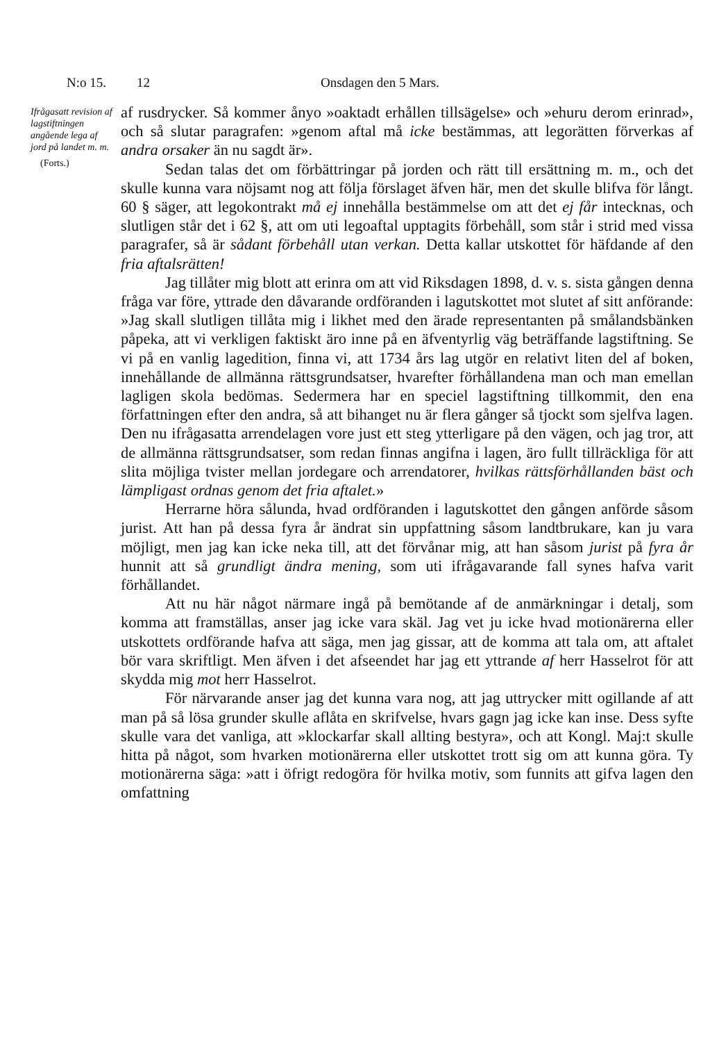N:o 15. 12 Onsdagen den 5 Mars.
Ifrågasatt revision af lagstiftningen angående lega af jord på landet m. m.
(Forts.)
af rusdrycker. Så kommer ånyo »oaktadt erhållen tillsägelse» och »ehuru derom erinrad», och så slutar paragrafen: »genom aftal må icke bestämmas, att legorätten förverkas af andra orsaker än nu sagdt är».
Sedan talas det om förbättringar på jorden och rätt till ersättning m. m., och det skulle kunna vara nöjsamt nog att följa förslaget äfven här, men det skulle blifva för långt. 60 § säger, att legokontrakt må ej innehålla bestämmelse om att det ej får intecknas, och slutligen står det i 62 §, att om uti legoaftal upptagits förbehåll, som står i strid med vissa paragrafer, så är sådant förbehåll utan verkan. Detta kallar utskottet för häfdande af den fria aftalsrätten!
Jag tillåter mig blott att erinra om att vid Riksdagen 1898, d. v. s. sista gången denna fråga var före, yttrade den dåvarande ordföranden i lagutskottet mot slutet af sitt anförande: »Jag skall slutligen tillåta mig i likhet med den ärade representanten på smålandsbänken påpeka, att vi verkligen faktiskt äro inne på en äfventyrlig väg beträffande lagstiftning. Se vi på en vanlig lagedition, finna vi, att 1734 års lag utgör en relativt liten del af boken, innehållande de allmänna rättsgrundsatser, hvarefter förhållandena man och man emellan lagligen skola bedömas. Sedermera har en speciel lagstiftning tillkommit, den ena författningen efter den andra, så att bihanget nu är flera gånger så tjockt som sjelfva lagen. Den nu ifrågasatta arrendelagen vore just ett steg ytterligare på den vägen, och jag tror, att de allmänna rättsgrundsatser, som redan finnas angifna i lagen, äro fullt tillräckliga för att slita möjliga tvister mellan jordegare och arrendatorer, hvilkas rättsförhållanden bäst och lämpligast ordnas genom det fria aftalet.»
Herrarne höra sålunda, hvad ordföranden i lagutskottet den gången anförde såsom jurist. Att han på dessa fyra år ändrat sin uppfattning såsom landtbrukare, kan ju vara möjligt, men jag kan icke neka till, att det förvånar mig, att han såsom jurist på fyra år hunnit att så grundligt ändra mening, som uti ifrågavarande fall synes hafva varit förhållandet.
Att nu här något närmare ingå på bemötande af de anmärkningar i detalj, som komma att framställas, anser jag icke vara skäl. Jag vet ju icke hvad motionärerna eller utskottets ordförande hafva att säga, men jag gissar, att de komma att tala om, att aftalet bör vara skriftligt. Men äfven i det afseendet har jag ett yttrande af herr Hasselrot för att skydda mig mot herr Hasselrot.
För närvarande anser jag det kunna vara nog, att jag uttrycker mitt ogillande af att man på så lösa grunder skulle aflåta en skrifvelse, hvars gagn jag icke kan inse. Dess syfte skulle vara det vanliga, att »klockarfar skall allting bestyra», och att Kongl. Maj:t skulle hitta på något, som hvarken motionärerna eller utskottet trott sig om att kunna göra. Ty motionärerna säga: »att i öfrigt redogöra för hvilka motiv, som funnits att gifva lagen den omfattning